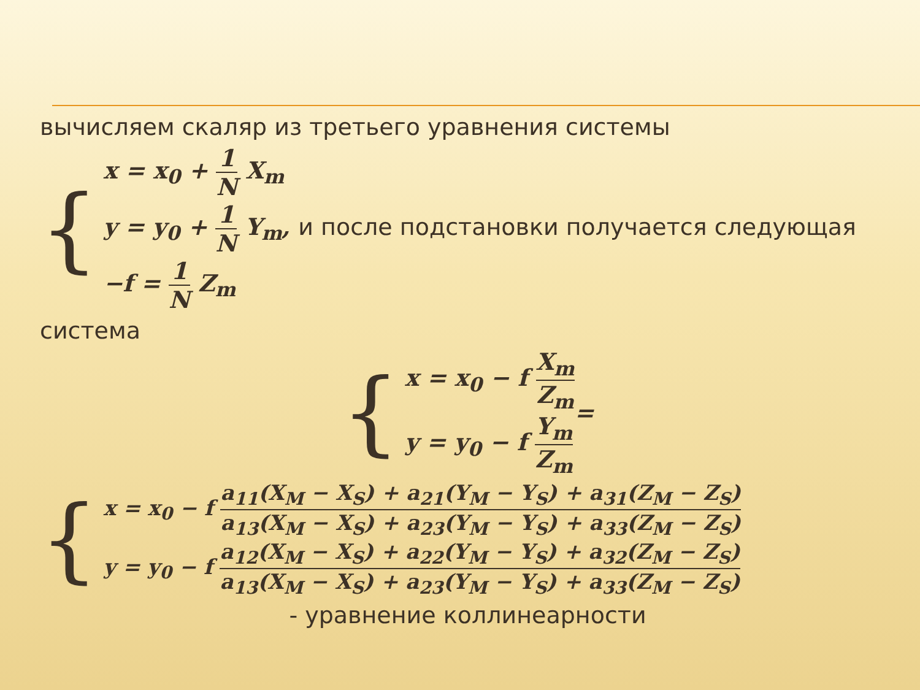вычисляем скаляр из третьего уравнения системы
{
x = x<sub>0</sub> + 1 N X<sub>m</sub>
y = y<sub>0</sub> + 1 N Y<sub>m</sub>, и после подстановки получается следующая
−f = 1 N Z<sub>m</sub>
система
{
x = x<sub>0</sub> − f X<sub>m</sub> Z<sub>m</sub>
y = y<sub>0</sub> − f Y<sub>m</sub> Z<sub>m</sub>
=
{
x = x<sub>0</sub> − f a<sub>11</sub>(X<sub>M</sub> − X<sub>S</sub>) + a<sub>21</sub>(Y<sub>M</sub> − Y<sub>S</sub>) + a<sub>31</sub>(Z<sub>M</sub> − Z<sub>S</sub>) a<sub>13</sub>(X<sub>M</sub> − X<sub>S</sub>) + a<sub>23</sub>(Y<sub>M</sub> − Y<sub>S</sub>) + a<sub>33</sub>(Z<sub>M</sub> − Z<sub>S</sub>)
y = y<sub>0</sub> − f a<sub>12</sub>(X<sub>M</sub> − X<sub>S</sub>) + a<sub>22</sub>(Y<sub>M</sub> − Y<sub>S</sub>) + a<sub>32</sub>(Z<sub>M</sub> − Z<sub>S</sub>) a<sub>13</sub>(X<sub>M</sub> − X<sub>S</sub>) + a<sub>23</sub>(Y<sub>M</sub> − Y<sub>S</sub>) + a<sub>33</sub>(Z<sub>M</sub> − Z<sub>S</sub>)
- уравнение коллинеарности